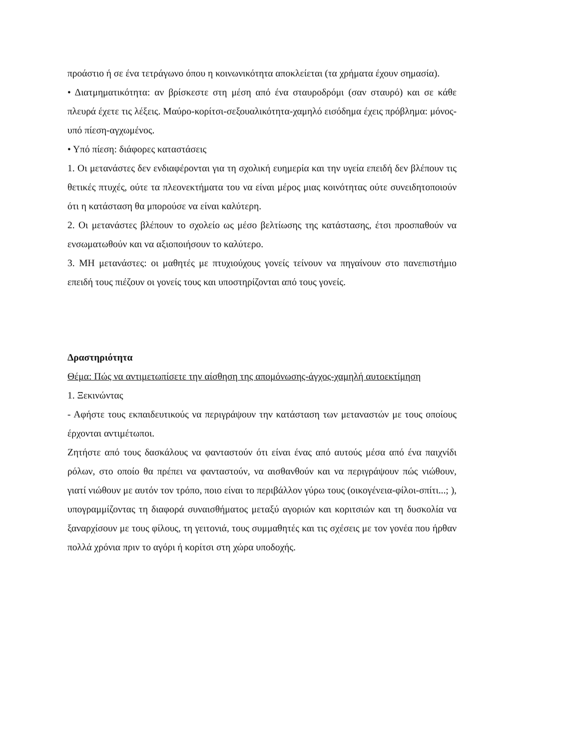προάστιο ή σε ένα τετράγωνο όπου η κοινωνικότητα αποκλείεται (τα χρήματα έχουν σημασία).
• Διατμηματικότητα: αν βρίσκεστε στη μέση από ένα σταυροδρόμι (σαν σταυρό) και σε κάθε πλευρά έχετε τις λέξεις. Μαύρο-κορίτσι-σεξουαλικότητα-χαμηλό εισόδημα έχεις πρόβλημα: μόνος-υπό πίεση-αγχωμένος.
• Υπό πίεση: διάφορες καταστάσεις
1. Οι μετανάστες δεν ενδιαφέρονται για τη σχολική ευημερία και την υγεία επειδή δεν βλέπουν τις θετικές πτυχές, ούτε τα πλεονεκτήματα του να είναι μέρος μιας κοινότητας ούτε συνειδητοποιούν ότι η κατάσταση θα μπορούσε να είναι καλύτερη.
2. Οι μετανάστες βλέπουν το σχολείο ως μέσο βελτίωσης της κατάστασης, έτσι προσπαθούν να ενσωματωθούν και να αξιοποιήσουν το καλύτερο.
3. ΜΗ μετανάστες: οι μαθητές με πτυχιούχους γονείς τείνουν να πηγαίνουν στο πανεπιστήμιο επειδή τους πιέζουν οι γονείς τους και υποστηρίζονται από τους γονείς.
Δραστηριότητα
Θέμα: Πώς να αντιμετωπίσετε την αίσθηση της απομόνωσης-άγχος-χαμηλή αυτοεκτίμηση
1. Ξεκινώντας
- Αφήστε τους εκπαιδευτικούς να περιγράψουν την κατάσταση των μεταναστών με τους οποίους έρχονται αντιμέτωποι.
Ζητήστε από τους δασκάλους να φανταστούν ότι είναι ένας από αυτούς μέσα από ένα παιχνίδι ρόλων, στο οποίο θα πρέπει να φανταστούν, να αισθανθούν και να περιγράψουν πώς νιώθουν, γιατί νιώθουν με αυτόν τον τρόπο, ποιο είναι το περιβάλλον γύρω τους (οικογένεια-φίλοι-σπίτι...; ), υπογραμμίζοντας τη διαφορά συναισθήματος μεταξύ αγοριών και κοριτσιών και τη δυσκολία να ξαναρχίσουν με τους φίλους, τη γειτονιά, τους συμμαθητές και τις σχέσεις με τον γονέα που ήρθαν πολλά χρόνια πριν το αγόρι ή κορίτσι στη χώρα υποδοχής.